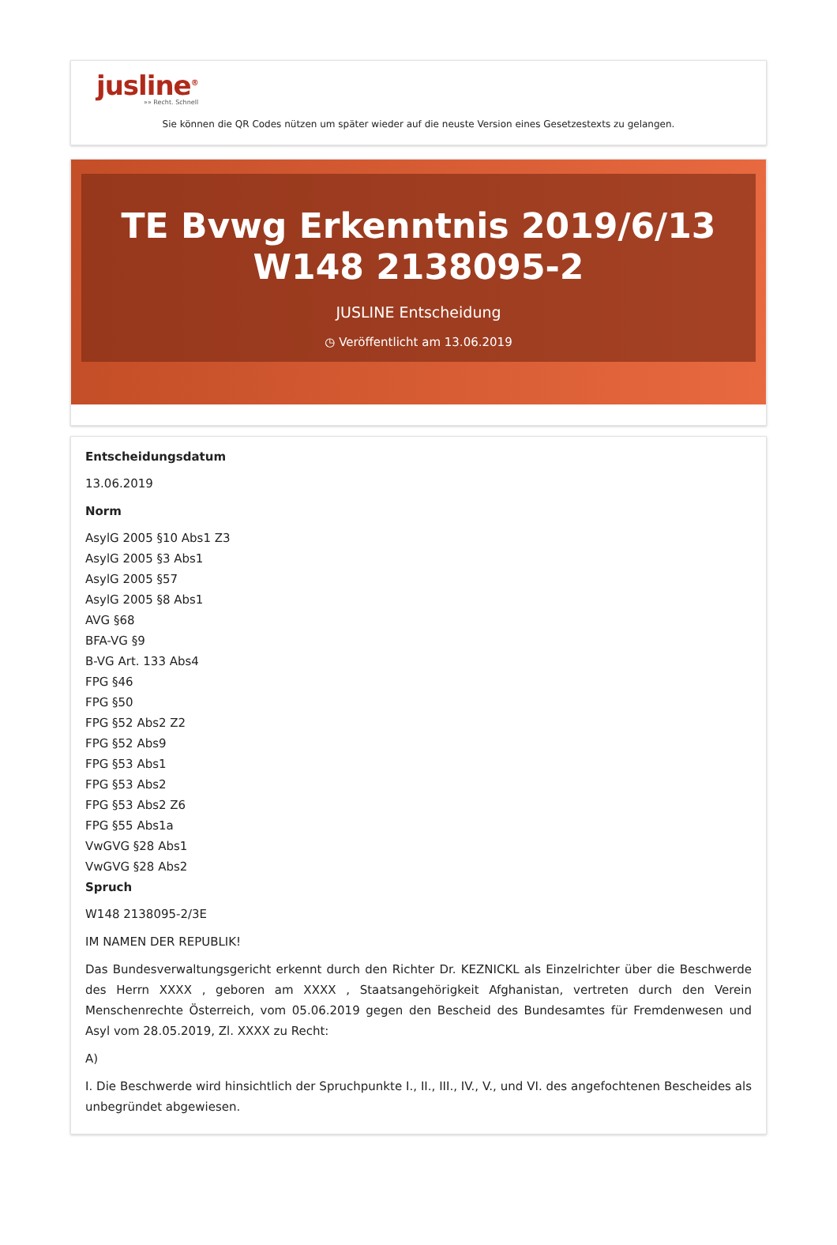jusline<sup>®</sup>
»» Recht. Schnell
Sie können die QR Codes nützen um später wieder auf die neuste Version eines Gesetzestexts zu gelangen.
TE Bvwg Erkenntnis 2019/6/13 W148 2138095-2
JUSLINE Entscheidung
◷ Veröffentlicht am 13.06.2019
Entscheidungsdatum
13.06.2019
Norm
AsylG 2005 §10 Abs1 Z3
AsylG 2005 §3 Abs1
AsylG 2005 §57
AsylG 2005 §8 Abs1
AVG §68
BFA-VG §9
B-VG Art. 133 Abs4
FPG §46
FPG §50
FPG §52 Abs2 Z2
FPG §52 Abs9
FPG §53 Abs1
FPG §53 Abs2
FPG §53 Abs2 Z6
FPG §55 Abs1a
VwGVG §28 Abs1
VwGVG §28 Abs2
Spruch
W148 2138095-2/3E
IM NAMEN DER REPUBLIK!
Das Bundesverwaltungsgericht erkennt durch den Richter Dr. KEZNICKL als Einzelrichter über die Beschwerde des Herrn XXXX , geboren am XXXX , Staatsangehörigkeit Afghanistan, vertreten durch den Verein Menschenrechte Österreich, vom 05.06.2019 gegen den Bescheid des Bundesamtes für Fremdenwesen und Asyl vom 28.05.2019, Zl. XXXX zu Recht:
A)
I. Die Beschwerde wird hinsichtlich der Spruchpunkte I., II., III., IV., V., und VI. des angefochtenen Bescheides als unbegründet abgewiesen.